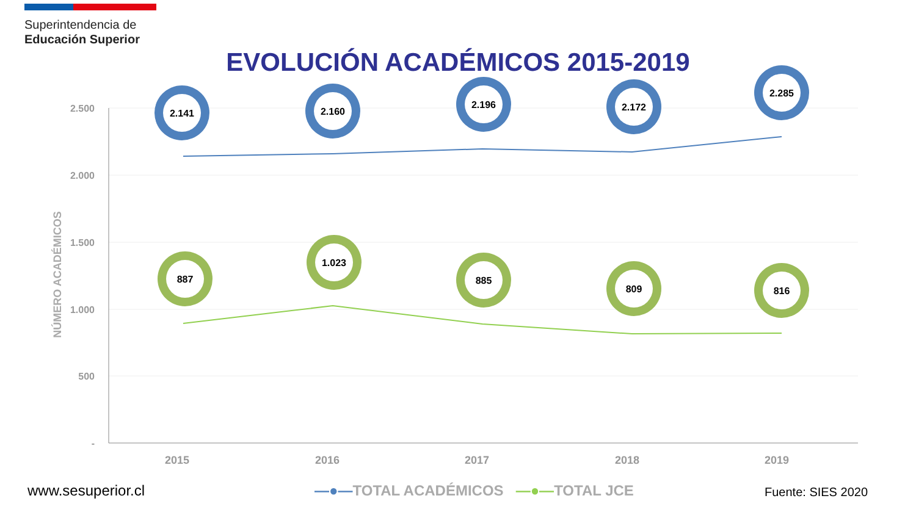Superintendencia de
Educación Superior
EVOLUCIÓN ACADÉMICOS 2015-2019
2.500
2.000
1.500
1.000
500
-
NÚMERO ACADÉMICOS
2015
2016
2017
2018
2019
2.141
2.160
2.196
2.172
2.285
887
1.023
885
809
816
www.sesuperior.cl
—●—TOTAL ACADÉMICOS —●—TOTAL JCE
Fuente: SIES 2020